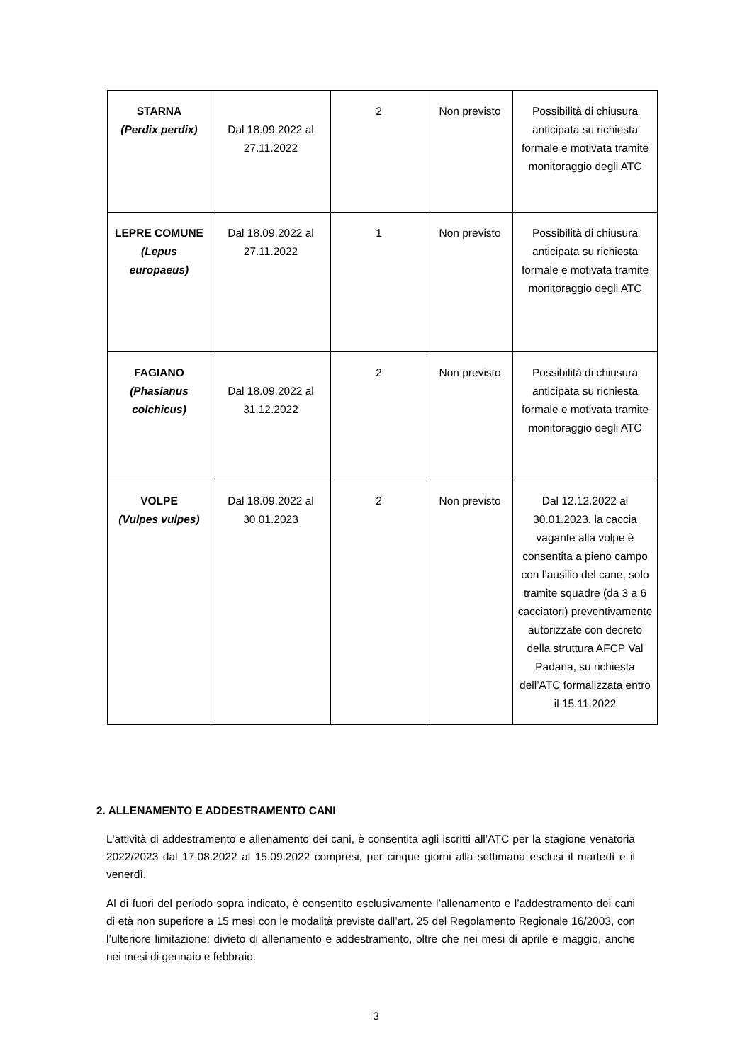| STARNA (Perdix perdix) | Dal 18.09.2022 al 27.11.2022 | 2 | Non previsto | Possibilità di chiusura anticipata su richiesta formale e motivata tramite monitoraggio degli ATC |
| LEPRE COMUNE (Lepus europaeus) | Dal 18.09.2022 al 27.11.2022 | 1 | Non previsto | Possibilità di chiusura anticipata su richiesta formale e motivata tramite monitoraggio degli ATC |
| FAGIANO (Phasianus colchicus) | Dal 18.09.2022 al 31.12.2022 | 2 | Non previsto | Possibilità di chiusura anticipata su richiesta formale e motivata tramite monitoraggio degli ATC |
| VOLPE (Vulpes vulpes) | Dal 18.09.2022 al 30.01.2023 | 2 | Non previsto | Dal 12.12.2022 al 30.01.2023, la caccia vagante alla volpe è consentita a pieno campo con l’ausilio del cane, solo tramite squadre (da 3 a 6 cacciatori) preventivamente autorizzate con decreto della struttura AFCP Val Padana, su richiesta dell’ATC formalizzata entro il 15.11.2022 |
2. ALLENAMENTO E ADDESTRAMENTO CANI
L'attività di addestramento e allenamento dei cani, è consentita agli iscritti all’ATC per la stagione venatoria 2022/2023 dal 17.08.2022 al 15.09.2022 compresi, per cinque giorni alla settimana esclusi il martedì e il venerdì.
Al di fuori del periodo sopra indicato, è consentito esclusivamente l’allenamento e l’addestramento dei cani di età non superiore a 15 mesi con le modalità previste dall’art. 25 del Regolamento Regionale 16/2003, con l’ulteriore limitazione: divieto di allenamento e addestramento, oltre che nei mesi di aprile e maggio, anche nei mesi di gennaio e febbraio.
3